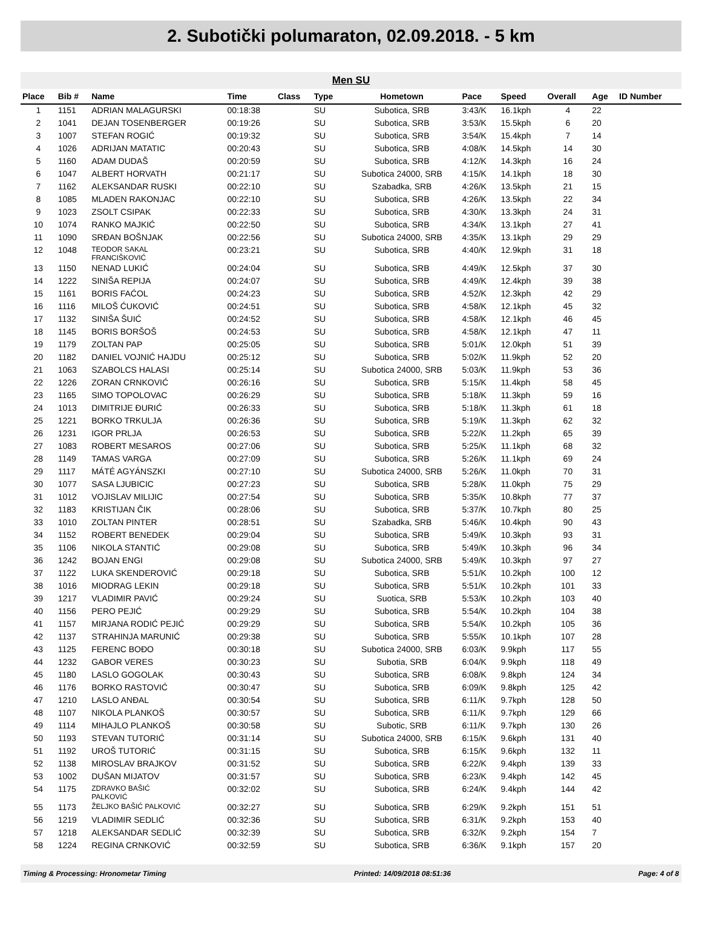2. Subotički polumaraton, 02.09.2018. - 5 km
Men SU
| Place | Bib # | Name | Time | Class | Type | Hometown | Pace | Speed | Overall | Age | ID Number |
| --- | --- | --- | --- | --- | --- | --- | --- | --- | --- | --- | --- |
| 1 | 1151 | ADRIAN MALAGURSKI | 00:18:38 | | SU | Subotica, SRB | 3:43/K | 16.1kph | 4 | 22 | |
| 2 | 1041 | DEJAN TOSENBERGER | 00:19:26 | | SU | Subotica, SRB | 3:53/K | 15.5kph | 6 | 20 | |
| 3 | 1007 | STEFAN ROGIĆ | 00:19:32 | | SU | Subotica, SRB | 3:54/K | 15.4kph | 7 | 14 | |
| 4 | 1026 | ADRIJAN MATATIC | 00:20:43 | | SU | Subotica, SRB | 4:08/K | 14.5kph | 14 | 30 | |
| 5 | 1160 | ADAM DUDAŠ | 00:20:59 | | SU | Subotica, SRB | 4:12/K | 14.3kph | 16 | 24 | |
| 6 | 1047 | ALBERT HORVATH | 00:21:17 | | SU | Subotica 24000, SRB | 4:15/K | 14.1kph | 18 | 30 | |
| 7 | 1162 | ALEKSANDAR RUSKI | 00:22:10 | | SU | Szabadka, SRB | 4:26/K | 13.5kph | 21 | 15 | |
| 8 | 1085 | MLADEN RAKONJAC | 00:22:10 | | SU | Subotica, SRB | 4:26/K | 13.5kph | 22 | 34 | |
| 9 | 1023 | ZSOLT CSIPAK | 00:22:33 | | SU | Subotica, SRB | 4:30/K | 13.3kph | 24 | 31 | |
| 10 | 1074 | RANKO MAJKIĆ | 00:22:50 | | SU | Subotica, SRB | 4:34/K | 13.1kph | 27 | 41 | |
| 11 | 1090 | SRĐAN BOŠNJAK | 00:22:56 | | SU | Subotica 24000, SRB | 4:35/K | 13.1kph | 29 | 29 | |
| 12 | 1048 | TEODOR SAKAL FRANCIŠKOVIĆ | 00:23:21 | | SU | Subotica, SRB | 4:40/K | 12.9kph | 31 | 18 | |
| 13 | 1150 | NENAD LUKIĆ | 00:24:04 | | SU | Subotica, SRB | 4:49/K | 12.5kph | 37 | 30 | |
| 14 | 1222 | SINIŠA REPIJA | 00:24:07 | | SU | Subotica, SRB | 4:49/K | 12.4kph | 39 | 38 | |
| 15 | 1161 | BORIS FAĆOL | 00:24:23 | | SU | Subotica, SRB | 4:52/K | 12.3kph | 42 | 29 | |
| 16 | 1116 | MILOŠ ĆUKOVIĆ | 00:24:51 | | SU | Subotica, SRB | 4:58/K | 12.1kph | 45 | 32 | |
| 17 | 1132 | SINIŠA ŠUIĆ | 00:24:52 | | SU | Subotica, SRB | 4:58/K | 12.1kph | 46 | 45 | |
| 18 | 1145 | BORIS BORŠOŠ | 00:24:53 | | SU | Subotica, SRB | 4:58/K | 12.1kph | 47 | 11 | |
| 19 | 1179 | ZOLTAN PAP | 00:25:05 | | SU | Subotica, SRB | 5:01/K | 12.0kph | 51 | 39 | |
| 20 | 1182 | DANIEL VOJNIĆ HAJDU | 00:25:12 | | SU | Subotica, SRB | 5:02/K | 11.9kph | 52 | 20 | |
| 21 | 1063 | SZABOLCS HALASI | 00:25:14 | | SU | Subotica 24000, SRB | 5:03/K | 11.9kph | 53 | 36 | |
| 22 | 1226 | ZORAN CRNKOVIĆ | 00:26:16 | | SU | Subotica, SRB | 5:15/K | 11.4kph | 58 | 45 | |
| 23 | 1165 | SIMO TOPOLOVAC | 00:26:29 | | SU | Subotica, SRB | 5:18/K | 11.3kph | 59 | 16 | |
| 24 | 1013 | DIMITRIJE ĐURIĆ | 00:26:33 | | SU | Subotica, SRB | 5:18/K | 11.3kph | 61 | 18 | |
| 25 | 1221 | BORKO TRKULJA | 00:26:36 | | SU | Subotica, SRB | 5:19/K | 11.3kph | 62 | 32 | |
| 26 | 1231 | IGOR PRLJA | 00:26:53 | | SU | Subotica, SRB | 5:22/K | 11.2kph | 65 | 39 | |
| 27 | 1083 | ROBERT MESAROS | 00:27:06 | | SU | Subotica, SRB | 5:25/K | 11.1kph | 68 | 32 | |
| 28 | 1149 | TAMAS VARGA | 00:27:09 | | SU | Subotica, SRB | 5:26/K | 11.1kph | 69 | 24 | |
| 29 | 1117 | MÁTÉ AGYÁNSZKI | 00:27:10 | | SU | Subotica 24000, SRB | 5:26/K | 11.0kph | 70 | 31 | |
| 30 | 1077 | SASA LJUBICIC | 00:27:23 | | SU | Subotica, SRB | 5:28/K | 11.0kph | 75 | 29 | |
| 31 | 1012 | VOJISLAV MILIJIC | 00:27:54 | | SU | Subotica, SRB | 5:35/K | 10.8kph | 77 | 37 | |
| 32 | 1183 | KRISTIJAN ČIK | 00:28:06 | | SU | Subotica, SRB | 5:37/K | 10.7kph | 80 | 25 | |
| 33 | 1010 | ZOLTAN PINTER | 00:28:51 | | SU | Szabadka, SRB | 5:46/K | 10.4kph | 90 | 43 | |
| 34 | 1152 | ROBERT BENEDEK | 00:29:04 | | SU | Subotica, SRB | 5:49/K | 10.3kph | 93 | 31 | |
| 35 | 1106 | NIKOLA STANTIĆ | 00:29:08 | | SU | Subotica, SRB | 5:49/K | 10.3kph | 96 | 34 | |
| 36 | 1242 | BOJAN ENGI | 00:29:08 | | SU | Subotica 24000, SRB | 5:49/K | 10.3kph | 97 | 27 | |
| 37 | 1122 | LUKA SKENDEROVIĆ | 00:29:18 | | SU | Subotica, SRB | 5:51/K | 10.2kph | 100 | 12 | |
| 38 | 1016 | MIODRAG LEKIN | 00:29:18 | | SU | Subotica, SRB | 5:51/K | 10.2kph | 101 | 33 | |
| 39 | 1217 | VLADIMIR PAVIĆ | 00:29:24 | | SU | Suotica, SRB | 5:53/K | 10.2kph | 103 | 40 | |
| 40 | 1156 | PERO PEJIĆ | 00:29:29 | | SU | Subotica, SRB | 5:54/K | 10.2kph | 104 | 38 | |
| 41 | 1157 | MIRJANA RODIĆ PEJIĆ | 00:29:29 | | SU | Subotica, SRB | 5:54/K | 10.2kph | 105 | 36 | |
| 42 | 1137 | STRAHINJA MARUNIĆ | 00:29:38 | | SU | Subotica, SRB | 5:55/K | 10.1kph | 107 | 28 | |
| 43 | 1125 | FERENC BOĐO | 00:30:18 | | SU | Subotica 24000, SRB | 6:03/K | 9.9kph | 117 | 55 | |
| 44 | 1232 | GABOR VERES | 00:30:23 | | SU | Subotia, SRB | 6:04/K | 9.9kph | 118 | 49 | |
| 45 | 1180 | LASLO GOGOLAK | 00:30:43 | | SU | Subotica, SRB | 6:08/K | 9.8kph | 124 | 34 | |
| 46 | 1176 | BORKO RASTOVIĆ | 00:30:47 | | SU | Subotica, SRB | 6:09/K | 9.8kph | 125 | 42 | |
| 47 | 1210 | LASLO ANĐAL | 00:30:54 | | SU | Subotica, SRB | 6:11/K | 9.7kph | 128 | 50 | |
| 48 | 1107 | NIKOLA PLANKOŠ | 00:30:57 | | SU | Subotica, SRB | 6:11/K | 9.7kph | 129 | 66 | |
| 49 | 1114 | MIHAJLO PLANKOŠ | 00:30:58 | | SU | Subotic, SRB | 6:11/K | 9.7kph | 130 | 26 | |
| 50 | 1193 | STEVAN TUTORIĆ | 00:31:14 | | SU | Subotica 24000, SRB | 6:15/K | 9.6kph | 131 | 40 | |
| 51 | 1192 | UROŠ TUTORIĆ | 00:31:15 | | SU | Subotica, SRB | 6:15/K | 9.6kph | 132 | 11 | |
| 52 | 1138 | MIROSLAV BRAJKOV | 00:31:52 | | SU | Subotica, SRB | 6:22/K | 9.4kph | 139 | 33 | |
| 53 | 1002 | DUŠAN MIJATOV | 00:31:57 | | SU | Subotica, SRB | 6:23/K | 9.4kph | 142 | 45 | |
| 54 | 1175 | ZDRAVKO BAŠIĆ PALKOVIĆ | 00:32:02 | | SU | Subotica, SRB | 6:24/K | 9.4kph | 144 | 42 | |
| 55 | 1173 | ŽELJKO BAŠIĆ PALKOVIĆ | 00:32:27 | | SU | Subotica, SRB | 6:29/K | 9.2kph | 151 | 51 | |
| 56 | 1219 | VLADIMIR SEDLIĆ | 00:32:36 | | SU | Subotica, SRB | 6:31/K | 9.2kph | 153 | 40 | |
| 57 | 1218 | ALEKSANDAR SEDLIĆ | 00:32:39 | | SU | Subotica, SRB | 6:32/K | 9.2kph | 154 | 7 | |
| 58 | 1224 | REGINA CRNKOVIĆ | 00:32:59 | | SU | Subotica, SRB | 6:36/K | 9.1kph | 157 | 20 | |
Timing & Processing: Hronometar Timing Printed: 14/09/2018 08:51:36 Page: 4 of 8